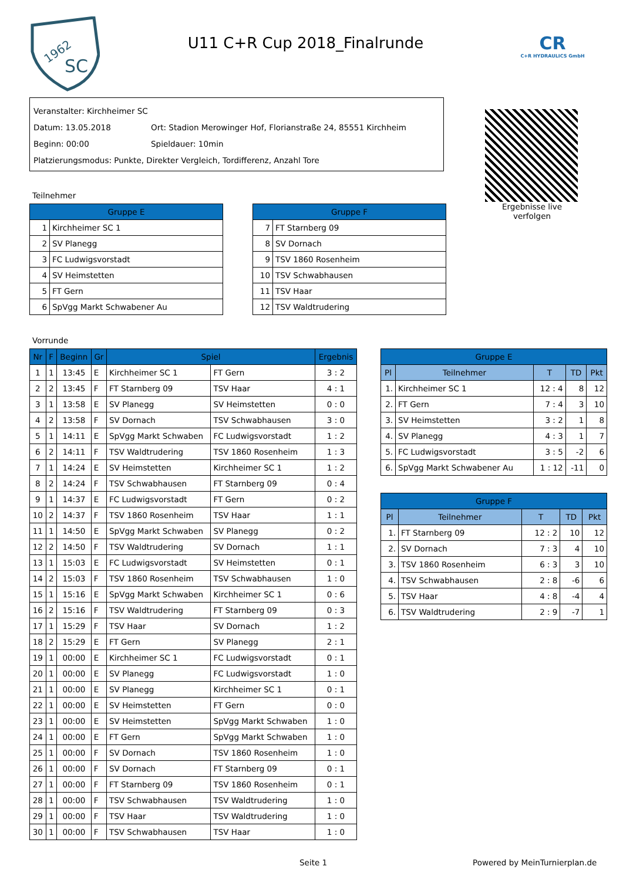1962
SC
U11 C+R Cup 2018_Finalrunde
CR
C+R HYDRAULICS GmbH
Veranstalter: Kirchheimer SC
Datum: 13.05.2018 Ort: Stadion Merowinger Hof, Florianstraße 24, 85551 Kirchheim
Beginn: 00:00 Spieldauer: 10min
Platzierungsmodus: Punkte, Direkter Vergleich, Tordifferenz, Anzahl Tore
Ergebnisse live verfolgen
Teilnehmer
| Gruppe E | |
| --- | --- |
| 1 | Kirchheimer SC 1 |
| 2 | SV Planegg |
| 3 | FC Ludwigsvorstadt |
| 4 | SV Heimstetten |
| 5 | FT Gern |
| 6 | SpVgg Markt Schwabener Au |
| Gruppe F | |
| --- | --- |
| 7 | FT Starnberg 09 |
| 8 | SV Dornach |
| 9 | TSV 1860 Rosenheim |
| 10 | TSV Schwabhausen |
| 11 | TSV Haar |
| 12 | TSV Waldtrudering |
Vorrunde
| Nr | F | Beginn | Gr | Spiel | | Ergebnis |
| --- | --- | --- | --- | --- | --- | --- |
| 1 | 1 | 13:45 | E | Kirchheimer SC 1 | FT Gern | 3 : 2 |
| 2 | 2 | 13:45 | F | FT Starnberg 09 | TSV Haar | 4 : 1 |
| 3 | 1 | 13:58 | E | SV Planegg | SV Heimstetten | 0 : 0 |
| 4 | 2 | 13:58 | F | SV Dornach | TSV Schwabhausen | 3 : 0 |
| 5 | 1 | 14:11 | E | SpVgg Markt Schwaben | FC Ludwigsvorstadt | 1 : 2 |
| 6 | 2 | 14:11 | F | TSV Waldtrudering | TSV 1860 Rosenheim | 1 : 3 |
| 7 | 1 | 14:24 | E | SV Heimstetten | Kirchheimer SC 1 | 1 : 2 |
| 8 | 2 | 14:24 | F | TSV Schwabhausen | FT Starnberg 09 | 0 : 4 |
| 9 | 1 | 14:37 | E | FC Ludwigsvorstadt | FT Gern | 0 : 2 |
| 10 | 2 | 14:37 | F | TSV 1860 Rosenheim | TSV Haar | 1 : 1 |
| 11 | 1 | 14:50 | E | SpVgg Markt Schwaben | SV Planegg | 0 : 2 |
| 12 | 2 | 14:50 | F | TSV Waldtrudering | SV Dornach | 1 : 1 |
| 13 | 1 | 15:03 | E | FC Ludwigsvorstadt | SV Heimstetten | 0 : 1 |
| 14 | 2 | 15:03 | F | TSV 1860 Rosenheim | TSV Schwabhausen | 1 : 0 |
| 15 | 1 | 15:16 | E | SpVgg Markt Schwaben | Kirchheimer SC 1 | 0 : 6 |
| 16 | 2 | 15:16 | F | TSV Waldtrudering | FT Starnberg 09 | 0 : 3 |
| 17 | 1 | 15:29 | F | TSV Haar | SV Dornach | 1 : 2 |
| 18 | 2 | 15:29 | E | FT Gern | SV Planegg | 2 : 1 |
| 19 | 1 | 00:00 | E | Kirchheimer SC 1 | FC Ludwigsvorstadt | 0 : 1 |
| 20 | 1 | 00:00 | E | SV Planegg | FC Ludwigsvorstadt | 1 : 0 |
| 21 | 1 | 00:00 | E | SV Planegg | Kirchheimer SC 1 | 0 : 1 |
| 22 | 1 | 00:00 | E | SV Heimstetten | FT Gern | 0 : 0 |
| 23 | 1 | 00:00 | E | SV Heimstetten | SpVgg Markt Schwaben | 1 : 0 |
| 24 | 1 | 00:00 | E | FT Gern | SpVgg Markt Schwaben | 1 : 0 |
| 25 | 1 | 00:00 | F | SV Dornach | TSV 1860 Rosenheim | 1 : 0 |
| 26 | 1 | 00:00 | F | SV Dornach | FT Starnberg 09 | 0 : 1 |
| 27 | 1 | 00:00 | F | FT Starnberg 09 | TSV 1860 Rosenheim | 0 : 1 |
| 28 | 1 | 00:00 | F | TSV Schwabhausen | TSV Waldtrudering | 1 : 0 |
| 29 | 1 | 00:00 | F | TSV Haar | TSV Waldtrudering | 1 : 0 |
| 30 | 1 | 00:00 | F | TSV Schwabhausen | TSV Haar | 1 : 0 |
| Gruppe E | | | | |
| --- | --- | --- | --- | --- |
| Pl | Teilnehmer | T | TD | Pkt |
| 1. | Kirchheimer SC 1 | 12 : 4 | 8 | 12 |
| 2. | FT Gern | 7 : 4 | 3 | 10 |
| 3. | SV Heimstetten | 3 : 2 | 1 | 8 |
| 4. | SV Planegg | 4 : 3 | 1 | 7 |
| 5. | FC Ludwigsvorstadt | 3 : 5 | -2 | 6 |
| 6. | SpVgg Markt Schwabener Au | 1 : 12 | -11 | 0 |
| Gruppe F | | | | |
| --- | --- | --- | --- | --- |
| Pl | Teilnehmer | T | TD | Pkt |
| 1. | FT Starnberg 09 | 12 : 2 | 10 | 12 |
| 2. | SV Dornach | 7 : 3 | 4 | 10 |
| 3. | TSV 1860 Rosenheim | 6 : 3 | 3 | 10 |
| 4. | TSV Schwabhausen | 2 : 8 | -6 | 6 |
| 5. | TSV Haar | 4 : 8 | -4 | 4 |
| 6. | TSV Waldtrudering | 2 : 9 | -7 | 1 |
Seite 1 Powered by MeinTurnierplan.de